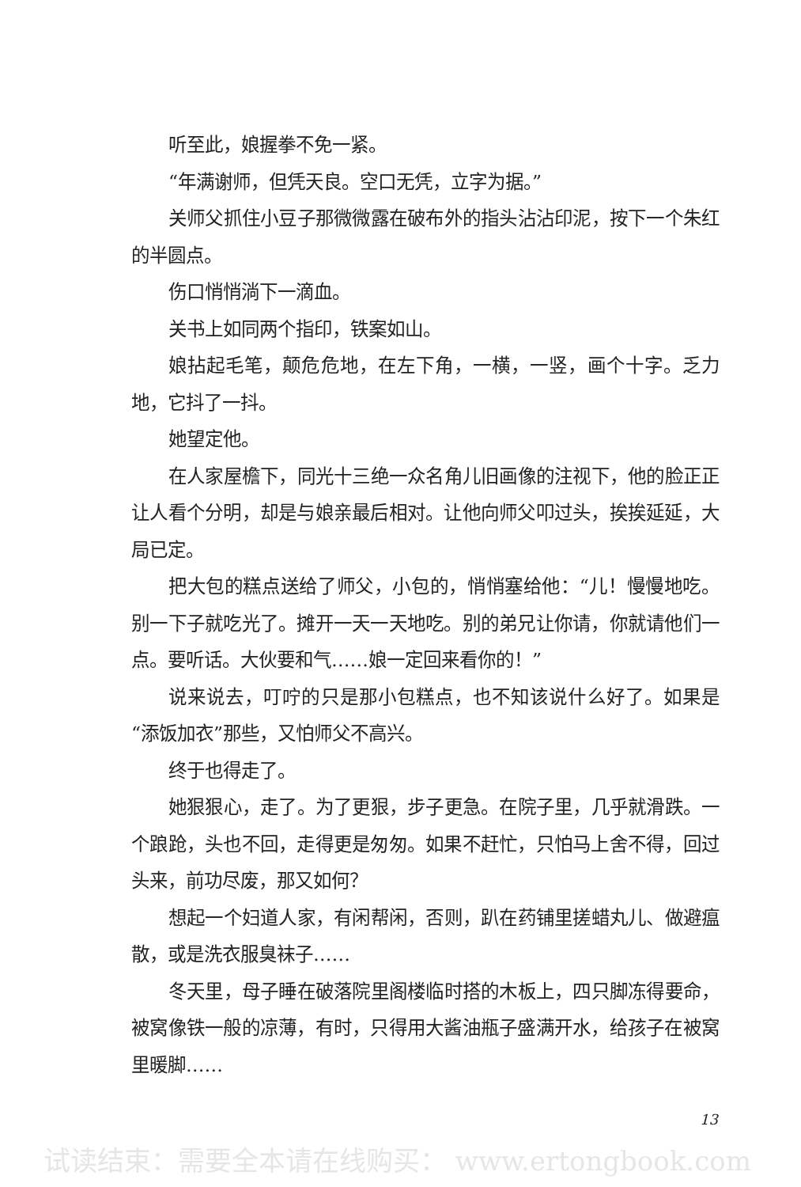听至此，娘握拳不免一紧。
“年满谢师，但凭天良。空口无凭，立字为据。”
关师父抓住小豆子那微微露在破布外的指头沾沾印泥，按下一个朱红的半圆点。
伤口悄悄淌下一滴血。
关书上如同两个指印，铁案如山。
娘拈起毛笔，颠危危地，在左下角，一横，一竖，画个十字。乏力地，它抖了一抖。
她望定他。
在人家屋檐下，同光十三绝一众名角儿旧画像的注视下，他的脸正正让人看个分明，却是与娘亲最后相对。让他向师父叩过头，挨挨延延，大局已定。
把大包的糕点送给了师父，小包的，悄悄塞给他：“儿！慢慢地吃。别一下子就吃光了。摊开一天一天地吃。别的弟兄让你请，你就请他们一点。要听话。大伙要和气……娘一定回来看你的！”
说来说去，叮咛的只是那小包糕点，也不知该说什么好了。如果是“添饭加衣”那些，又怕师父不高兴。
终于也得走了。
她狠狠心，走了。为了更狠，步子更急。在院子里，几乎就滑跌。一个踉跄，头也不回，走得更是匆匆。如果不赶忙，只怕马上舍不得，回过头来，前功尽废，那又如何？
想起一个妇道人家，有闲帮闲，否则，趴在药铺里搓蜡丸儿、做避瘟散，或是洗衣服臭袜子……
冬天里，母子睡在破落院里阁楼临时搭的木板上，四只脚冻得要命，被窝像铁一般的凉薄，有时，只得用大酱油瓶子盛满开水，给孩子在被窝里暖脚……
13
试读结束：需要全本请在线购买： www.ertongbook.com